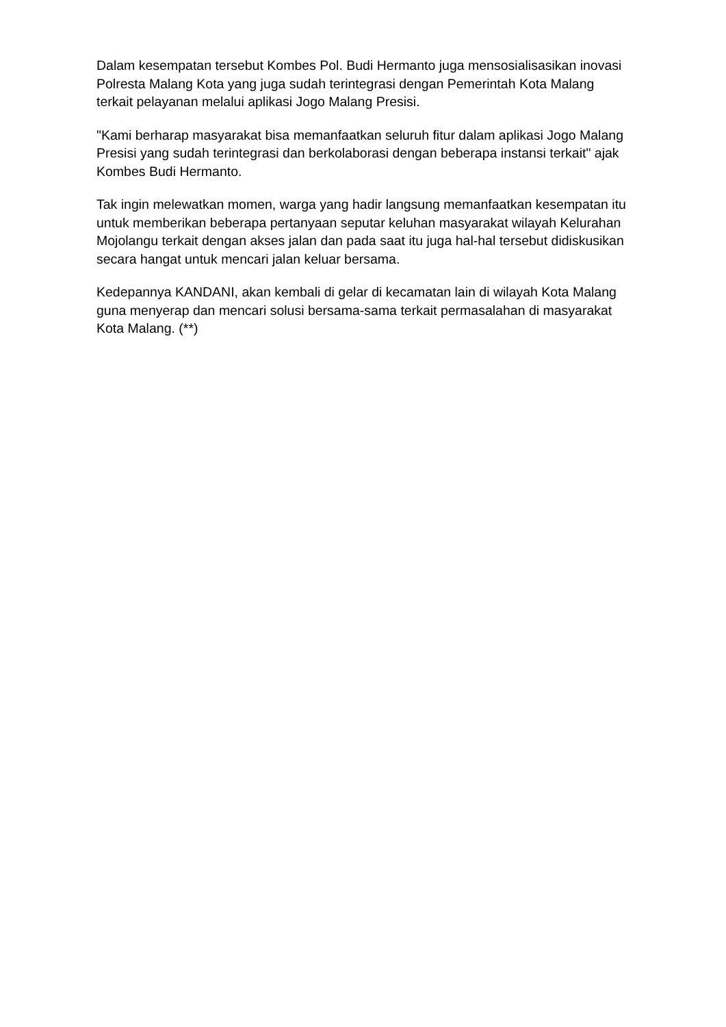Dalam kesempatan tersebut Kombes Pol. Budi Hermanto juga mensosialisasikan inovasi Polresta Malang Kota yang juga sudah terintegrasi dengan Pemerintah Kota Malang terkait pelayanan melalui aplikasi Jogo Malang Presisi.
"Kami berharap masyarakat bisa memanfaatkan seluruh fitur dalam aplikasi Jogo Malang Presisi yang sudah terintegrasi dan berkolaborasi dengan beberapa instansi terkait" ajak Kombes Budi Hermanto.
Tak ingin melewatkan momen, warga yang hadir langsung memanfaatkan kesempatan itu untuk memberikan beberapa pertanyaan seputar keluhan masyarakat wilayah Kelurahan Mojolangu terkait dengan akses jalan dan pada saat itu juga hal-hal tersebut didiskusikan secara hangat untuk mencari jalan keluar bersama.
Kedepannya KANDANI, akan kembali di gelar di kecamatan lain di wilayah Kota Malang guna menyerap dan mencari solusi bersama-sama terkait permasalahan di masyarakat Kota Malang. (**)